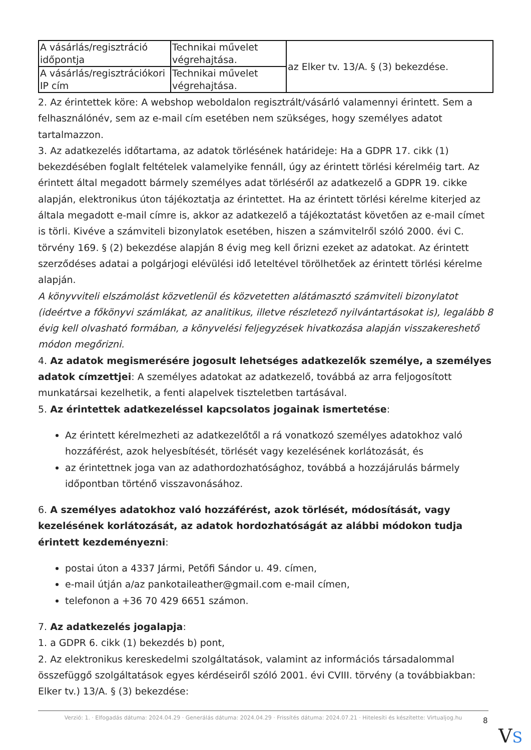| A vásárlás/regisztráció időpontja | Technikai művelet végrehajtása. | az Elker tv. 13/A. § (3) bekezdése. |
| A vásárlás/regisztrációkori IP cím | Technikai művelet végrehajtása. | |
2. Az érintettek köre: A webshop weboldalon regisztrált/vásárló valamennyi érintett. Sem a felhasználónév, sem az e-mail cím esetében nem szükséges, hogy személyes adatot tartalmazzon.
3. Az adatkezelés időtartama, az adatok törlésének határideje: Ha a GDPR 17. cikk (1) bekezdésében foglalt feltételek valamelyike fennáll, úgy az érintett törlési kérelméig tart. Az érintett által megadott bármely személyes adat törléséről az adatkezelő a GDPR 19. cikke alapján, elektronikus úton tájékoztatja az érintettet. Ha az érintett törlési kérelme kiterjed az általa megadott e-mail címre is, akkor az adatkezelő a tájékoztatást követően az e-mail címet is törli. Kivéve a számviteli bizonylatok esetében, hiszen a számvitelről szóló 2000. évi C. törvény 169. § (2) bekezdése alapján 8 évig meg kell őrizni ezeket az adatokat. Az érintett szerződéses adatai a polgárjogi elévülési idő leteltével törölhetőek az érintett törlési kérelme alapján.
A könyvviteli elszámolást közvetlenül és közvetetten alátámasztó számviteli bizonylatot (ideértve a főkönyvi számlákat, az analitikus, illetve részletező nyilvántartásokat is), legalább 8 évig kell olvasható formában, a könyvelési feljegyzések hivatkozása alapján visszakereshető módon megőrizni.
4. Az adatok megismerésére jogosult lehetséges adatkezelők személye, a személyes adatok címzettjei: A személyes adatokat az adatkezelő, továbbá az arra feljogosított munkatársai kezelhetik, a fenti alapelvek tiszteletben tartásával.
5. Az érintettek adatkezeléssel kapcsolatos jogainak ismertetése:
Az érintett kérelmezheti az adatkezelőtől a rá vonatkozó személyes adatokhoz való hozzáférést, azok helyesbítését, törlését vagy kezelésének korlátozását, és
az érintettnek joga van az adathordozhatósághoz, továbbá a hozzájárulás bármely időpontban történő visszavonásához.
6. A személyes adatokhoz való hozzáférést, azok törlését, módosítását, vagy kezelésének korlátozását, az adatok hordozhatóságát az alábbi módokon tudja érintett kezdeményezni:
postai úton a 4337 Jármi, Petőfi Sándor u. 49. címen,
e-mail útján a/az pankotaileather@gmail.com e-mail címen,
telefonon a +36 70 429 6651 számon.
7. Az adatkezelés jogalapja:
1. a GDPR 6. cikk (1) bekezdés b) pont,
2. Az elektronikus kereskedelmi szolgáltatások, valamint az információs társadalommal összefüggő szolgáltatások egyes kérdéseiről szóló 2001. évi CVIII. törvény (a továbbiakban: Elker tv.) 13/A. § (3) bekezdése:
Verzió: 1. · Elfogadás dátuma: 2024.04.29 · Generálás dátuma: 2024.04.29 · Frissítés dátuma: 2024.07.21 · Hitelesíti és készítette: Virtualjog.hu
8
VS